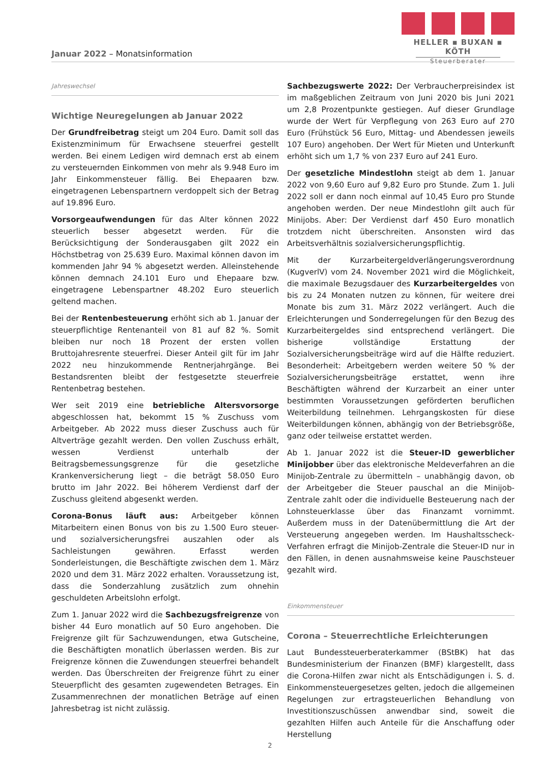HELLER ▪ BUXAN ▪ KÖTH
Steuerberater
Januar 2022 – Monatsinformation
Jahreswechsel
Wichtige Neuregelungen ab Januar 2022
Der Grundfreibetrag steigt um 204 Euro. Damit soll das Existenzminimum für Erwachsene steuerfrei gestellt werden. Bei einem Ledigen wird demnach erst ab einem zu versteuernden Einkommen von mehr als 9.948 Euro im Jahr Einkommensteuer fällig. Bei Ehepaaren bzw. eingetragenen Lebenspartnern verdoppelt sich der Betrag auf 19.896 Euro.
Vorsorgeaufwendungen für das Alter können 2022 steuerlich besser abgesetzt werden. Für die Berücksichtigung der Sonderausgaben gilt 2022 ein Höchstbetrag von 25.639 Euro. Maximal können davon im kommenden Jahr 94 % abgesetzt werden. Alleinstehende können demnach 24.101 Euro und Ehepaare bzw. eingetragene Lebenspartner 48.202 Euro steuerlich geltend machen.
Bei der Rentenbesteuerung erhöht sich ab 1. Januar der steuerpflichtige Rentenanteil von 81 auf 82 %. Somit bleiben nur noch 18 Prozent der ersten vollen Bruttojahresrente steuerfrei. Dieser Anteil gilt für im Jahr 2022 neu hinzukommende Rentnerjahrgänge. Bei Bestandsrenten bleibt der festgesetzte steuerfreie Rentenbetrag bestehen.
Wer seit 2019 eine betriebliche Altersvorsorge abgeschlossen hat, bekommt 15 % Zuschuss vom Arbeitgeber. Ab 2022 muss dieser Zuschuss auch für Altverträge gezahlt werden. Den vollen Zuschuss erhält, wessen Verdienst unterhalb der Beitragsbemessungsgrenze für die gesetzliche Krankenversicherung liegt – die beträgt 58.050 Euro brutto im Jahr 2022. Bei höherem Verdienst darf der Zuschuss gleitend abgesenkt werden.
Corona-Bonus läuft aus: Arbeitgeber können Mitarbeitern einen Bonus von bis zu 1.500 Euro steuer- und sozialversicherungsfrei auszahlen oder als Sachleistungen gewähren. Erfasst werden Sonderleistungen, die Beschäftigte zwischen dem 1. März 2020 und dem 31. März 2022 erhalten. Voraussetzung ist, dass die Sonderzahlung zusätzlich zum ohnehin geschuldeten Arbeitslohn erfolgt.
Zum 1. Januar 2022 wird die Sachbezugsfreigrenze von bisher 44 Euro monatlich auf 50 Euro angehoben. Die Freigrenze gilt für Sachzuwendungen, etwa Gutscheine, die Beschäftigten monatlich überlassen werden. Bis zur Freigrenze können die Zuwendungen steuerfrei behandelt werden. Das Überschreiten der Freigrenze führt zu einer Steuerpflicht des gesamten zugewendeten Betrages. Ein Zusammenrechnen der monatlichen Beträge auf einen Jahresbetrag ist nicht zulässig.
Sachbezugswerte 2022: Der Verbraucherpreisindex ist im maßgeblichen Zeitraum von Juni 2020 bis Juni 2021 um 2,8 Prozentpunkte gestiegen. Auf dieser Grundlage wurde der Wert für Verpflegung von 263 Euro auf 270 Euro (Frühstück 56 Euro, Mittag- und Abendessen jeweils 107 Euro) angehoben. Der Wert für Mieten und Unterkunft erhöht sich um 1,7 % von 237 Euro auf 241 Euro.
Der gesetzliche Mindestlohn steigt ab dem 1. Januar 2022 von 9,60 Euro auf 9,82 Euro pro Stunde. Zum 1. Juli 2022 soll er dann noch einmal auf 10,45 Euro pro Stunde angehoben werden. Der neue Mindestlohn gilt auch für Minijobs. Aber: Der Verdienst darf 450 Euro monatlich trotzdem nicht überschreiten. Ansonsten wird das Arbeitsverhältnis sozialversicherungspflichtig.
Mit der Kurzarbeitergeldverlängerungsverordnung (KugverlV) vom 24. November 2021 wird die Möglichkeit, die maximale Bezugsdauer des Kurzarbeitergeldes von bis zu 24 Monaten nutzen zu können, für weitere drei Monate bis zum 31. März 2022 verlängert. Auch die Erleichterungen und Sonderregelungen für den Bezug des Kurzarbeitergeldes sind entsprechend verlängert. Die bisherige vollständige Erstattung der Sozialversicherungsbeiträge wird auf die Hälfte reduziert. Besonderheit: Arbeitgebern werden weitere 50 % der Sozialversicherungsbeiträge erstattet, wenn ihre Beschäftigten während der Kurzarbeit an einer unter bestimmten Voraussetzungen geförderten beruflichen Weiterbildung teilnehmen. Lehrgangskosten für diese Weiterbildungen können, abhängig von der Betriebsgröße, ganz oder teilweise erstattet werden.
Ab 1. Januar 2022 ist die Steuer-ID gewerblicher Minijobber über das elektronische Meldeverfahren an die Minijob-Zentrale zu übermitteln – unabhängig davon, ob der Arbeitgeber die Steuer pauschal an die Minijob-Zentrale zahlt oder die individuelle Besteuerung nach der Lohnsteuerklasse über das Finanzamt vornimmt. Außerdem muss in der Datenübermittlung die Art der Versteuerung angegeben werden. Im Haushaltsscheck-Verfahren erfragt die Minijob-Zentrale die Steuer-ID nur in den Fällen, in denen ausnahmsweise keine Pauschsteuer gezahlt wird.
Einkommensteuer
Corona – Steuerrechtliche Erleichterungen
Laut Bundessteuerberaterkammer (BStBK) hat das Bundesministerium der Finanzen (BMF) klargestellt, dass die Corona-Hilfen zwar nicht als Entschädigungen i. S. d. Einkommensteuergesetzes gelten, jedoch die allgemeinen Regelungen zur ertragsteuerlichen Behandlung von Investitionszuschüssen anwendbar sind, soweit die gezahlten Hilfen auch Anteile für die Anschaffung oder Herstellung
2